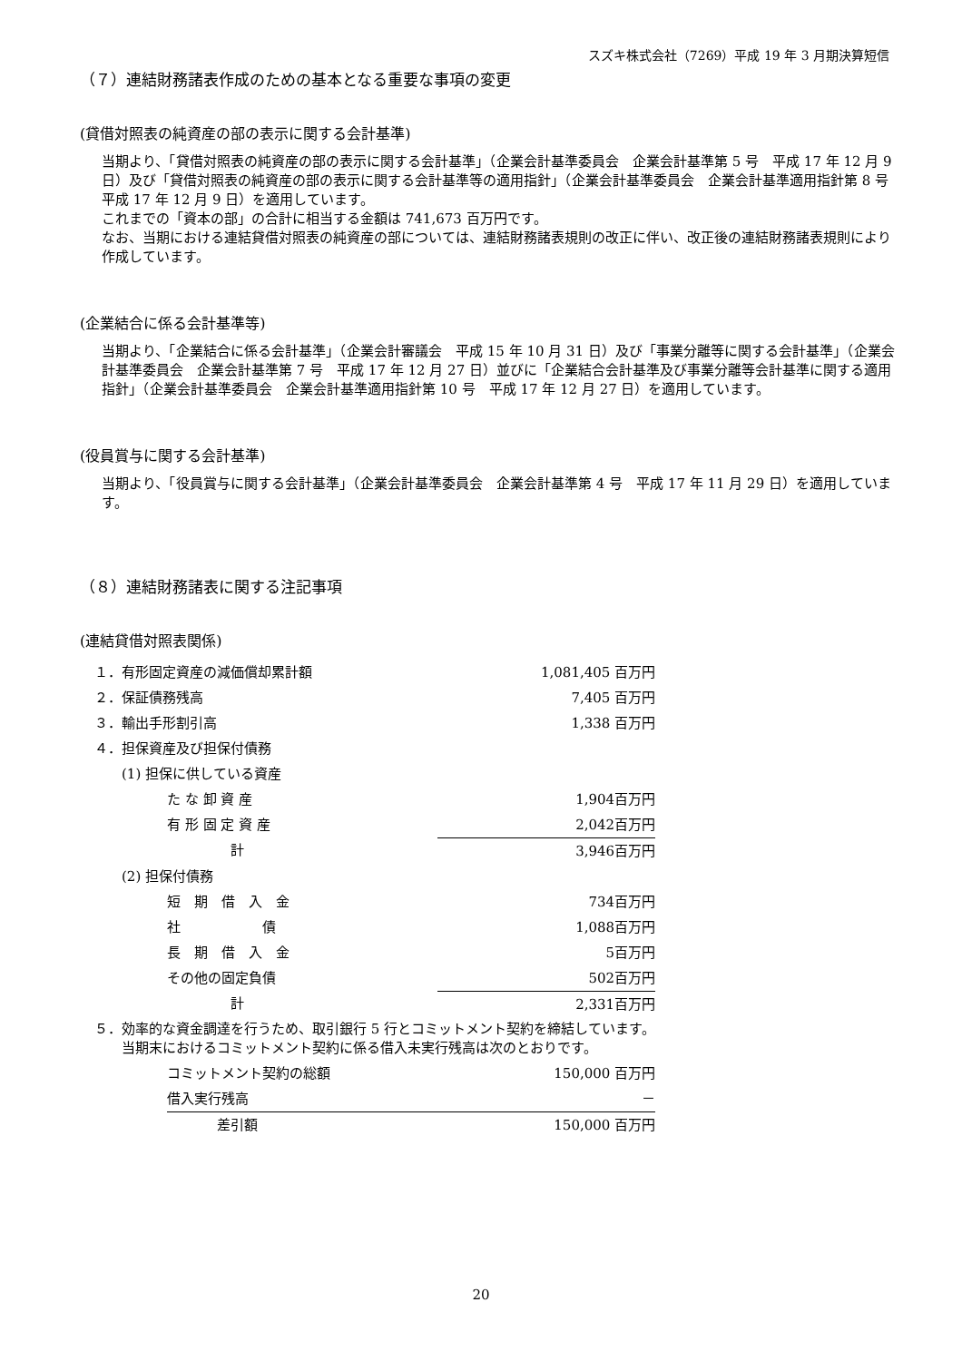スズキ株式会社（7269）平成 19 年 3 月期決算短信
（７）連結財務諸表作成のための基本となる重要な事項の変更
(貸借対照表の純資産の部の表示に関する会計基準)
当期より、「貸借対照表の純資産の部の表示に関する会計基準」（企業会計基準委員会　企業会計基準第 5 号　平成 17 年 12 月 9 日）及び「貸借対照表の純資産の部の表示に関する会計基準等の適用指針」（企業会計基準委員会　企業会計基準適用指針第 8 号　平成 17 年 12 月 9 日）を適用しています。
これまでの「資本の部」の合計に相当する金額は 741,673 百万円です。
なお、当期における連結貸借対照表の純資産の部については、連結財務諸表規則の改正に伴い、改正後の連結財務諸表規則により作成しています。
(企業結合に係る会計基準等)
当期より、「企業結合に係る会計基準」（企業会計審議会　平成 15 年 10 月 31 日）及び「事業分離等に関する会計基準」（企業会計基準委員会　企業会計基準第 7 号　平成 17 年 12 月 27 日）並びに「企業結合会計基準及び事業分離等会計基準に関する適用指針」（企業会計基準委員会　企業会計基準適用指針第 10 号　平成 17 年 12 月 27 日）を適用しています。
(役員賞与に関する会計基準)
当期より、「役員賞与に関する会計基準」（企業会計基準委員会　企業会計基準第 4 号　平成 17 年 11 月 29 日）を適用しています。
（８）連結財務諸表に関する注記事項
(連結貸借対照表関係)
| １．有形固定資産の減価償却累計額 | | 1,081,405 百万円 |
| ２．保証債務残高 | | 7,405 百万円 |
| ３．輸出手形割引高 | | 1,338 百万円 |
| ４．担保資産及び担保付債務 | | |
| (1) 担保に供している資産 | | |
| | た な 卸 資 産 | 1,904百万円 |
| | 有 形 固 定 資 産 | 2,042百万円 |
| | 計 | 3,946百万円 |
| (2) 担保付債務 | | |
| | 短 期 借 入 金 | 734百万円 |
| | 社 債 | 1,088百万円 |
| | 長 期 借 入 金 | 5百万円 |
| | その他の固定負債 | 502百万円 |
| | 計 | 2,331百万円 |
| ５．効率的な資金調達を行うため、取引銀行 5 行とコミットメント契約を締結しています。 当期末におけるコミットメント契約に係る借入未実行残高は次のとおりです。 | | |
| | コミットメント契約の総額 | 150,000 百万円 |
| | 借入実行残高 | － |
| | 差引額 | 150,000 百万円 |
20